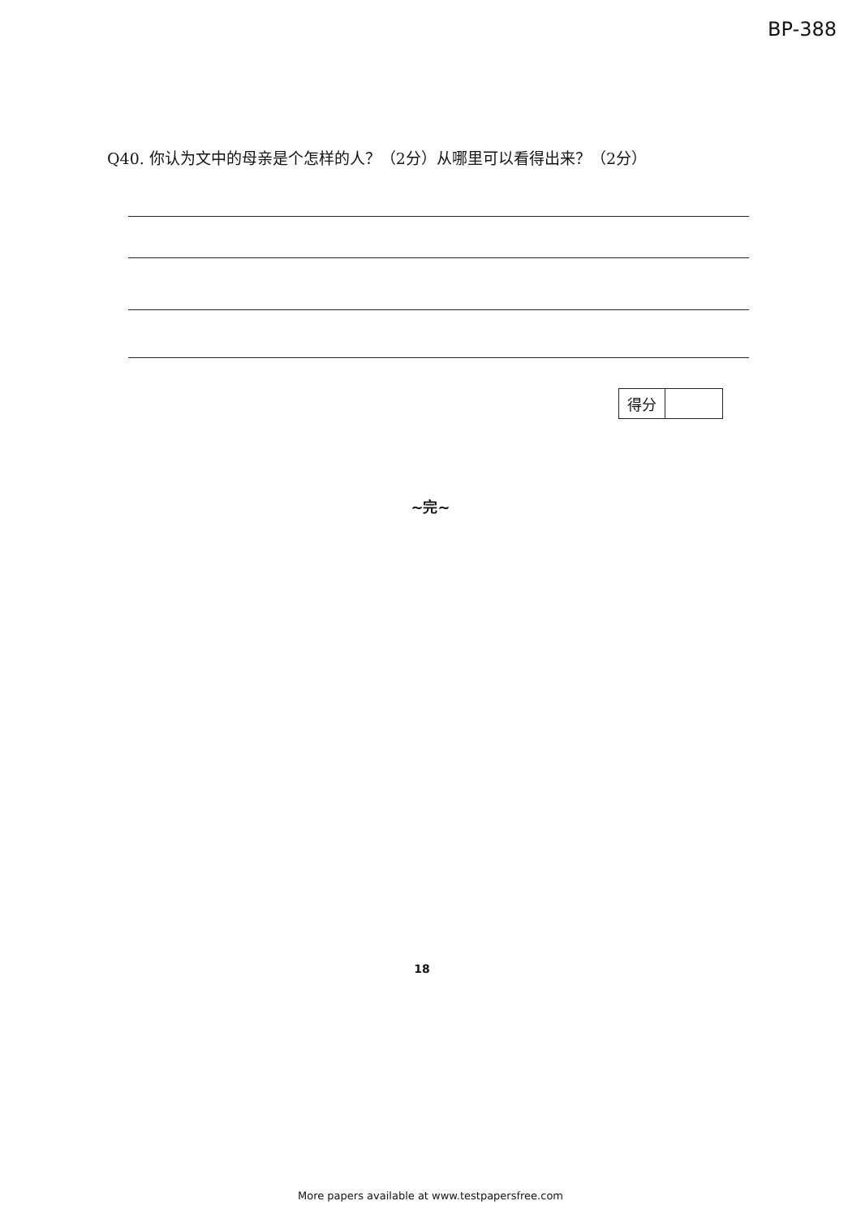BP-388
Q40. 你认为文中的母亲是个怎样的人？（2分）从哪里可以看得出来？（2分）
| 得分 | |
~完~
18
More papers available at www.testpapersfree.com